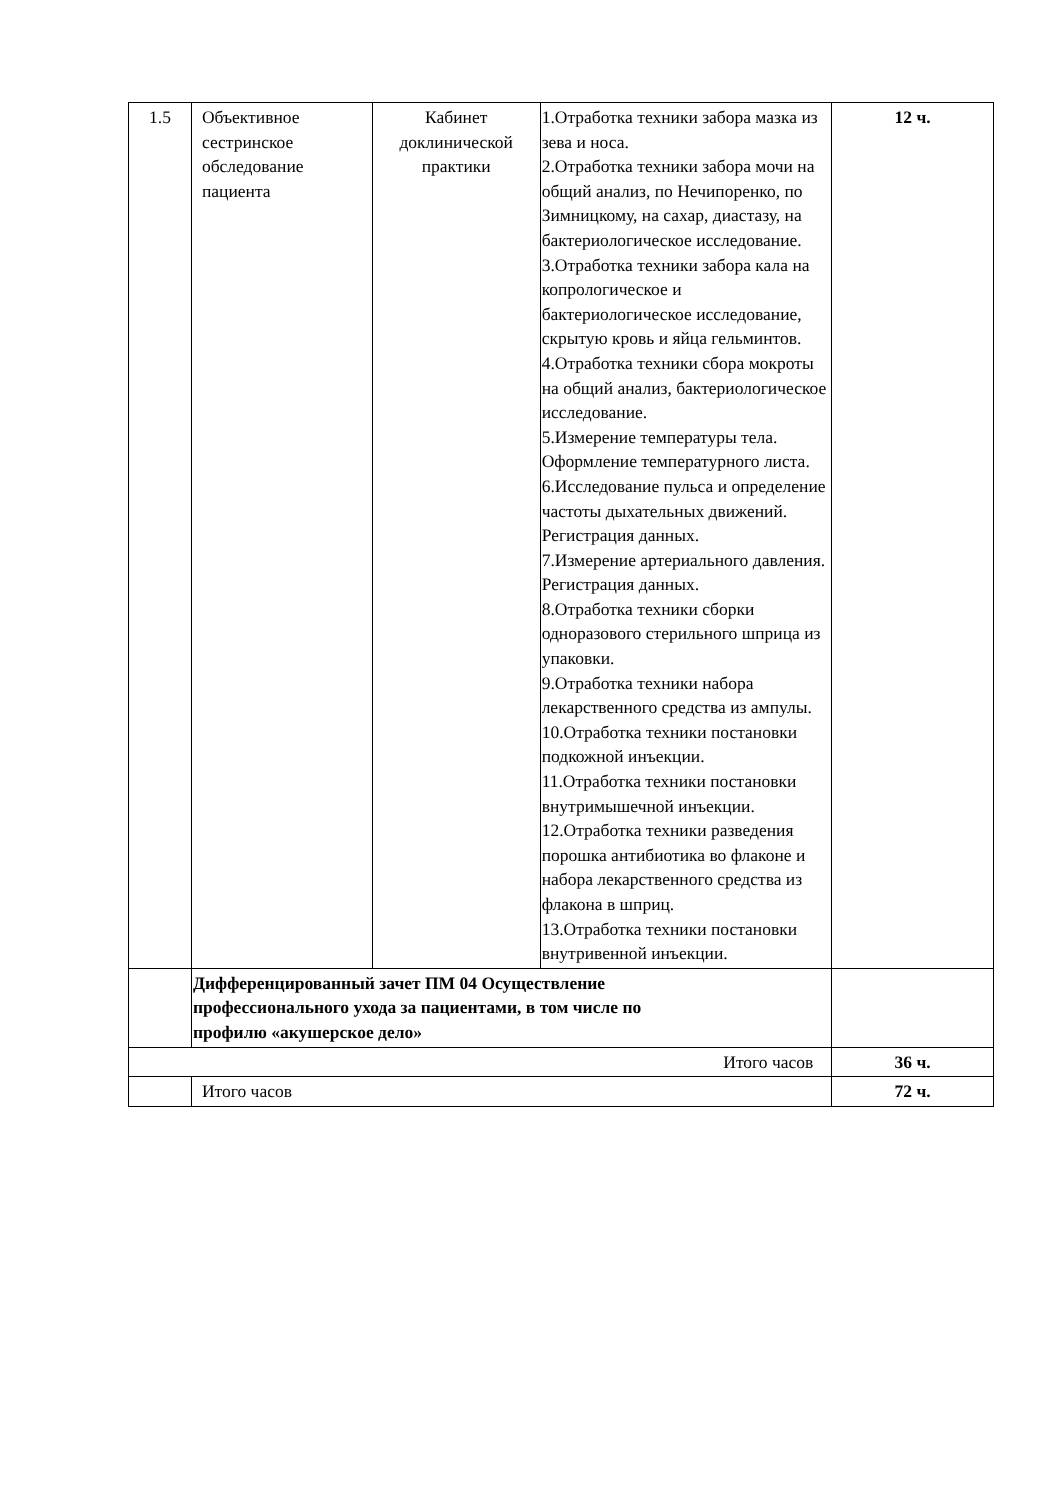| 1.5 | Объективное сестринское обследование пациента | Кабинет доклинической практики | 1.Отработка техники забора мазка из зева и носа. 2.Отработка техники забора мочи на общий анализ, по Нечипоренко, по Зимницкому, на сахар, диастазу, на бактериологическое исследование. 3.Отработка техники забора кала на копрологическое и бактериологическое исследование, скрытую кровь и яйца гельминтов. 4.Отработка техники сбора мокроты на общий анализ, бактериологическое исследование. 5.Измерение температуры тела. Оформление температурного листа. 6.Исследование пульса и определение частоты дыхательных движений. Регистрация данных. 7.Измерение артериального давления. Регистрация данных. 8.Отработка техники сборки одноразового стерильного шприца из упаковки. 9.Отработка техники набора лекарственного средства из ампулы. 10.Отработка техники постановки подкожной инъекции. 11.Отработка техники постановки внутримышечной инъекции. 12.Отработка техники разведения порошка антибиотика во флаконе и набора лекарственного средства из флакона в шприц. 13.Отработка техники постановки внутривенной инъекции. | 12 ч. |
| | Дифференцированный зачет ПМ 04 Осуществление профессионального ухода за пациентами, в том числе по профилю «акушерское дело» | | | |
| Итого часов | | | | 36 ч. |
| | Итого часов | | | 72 ч. |